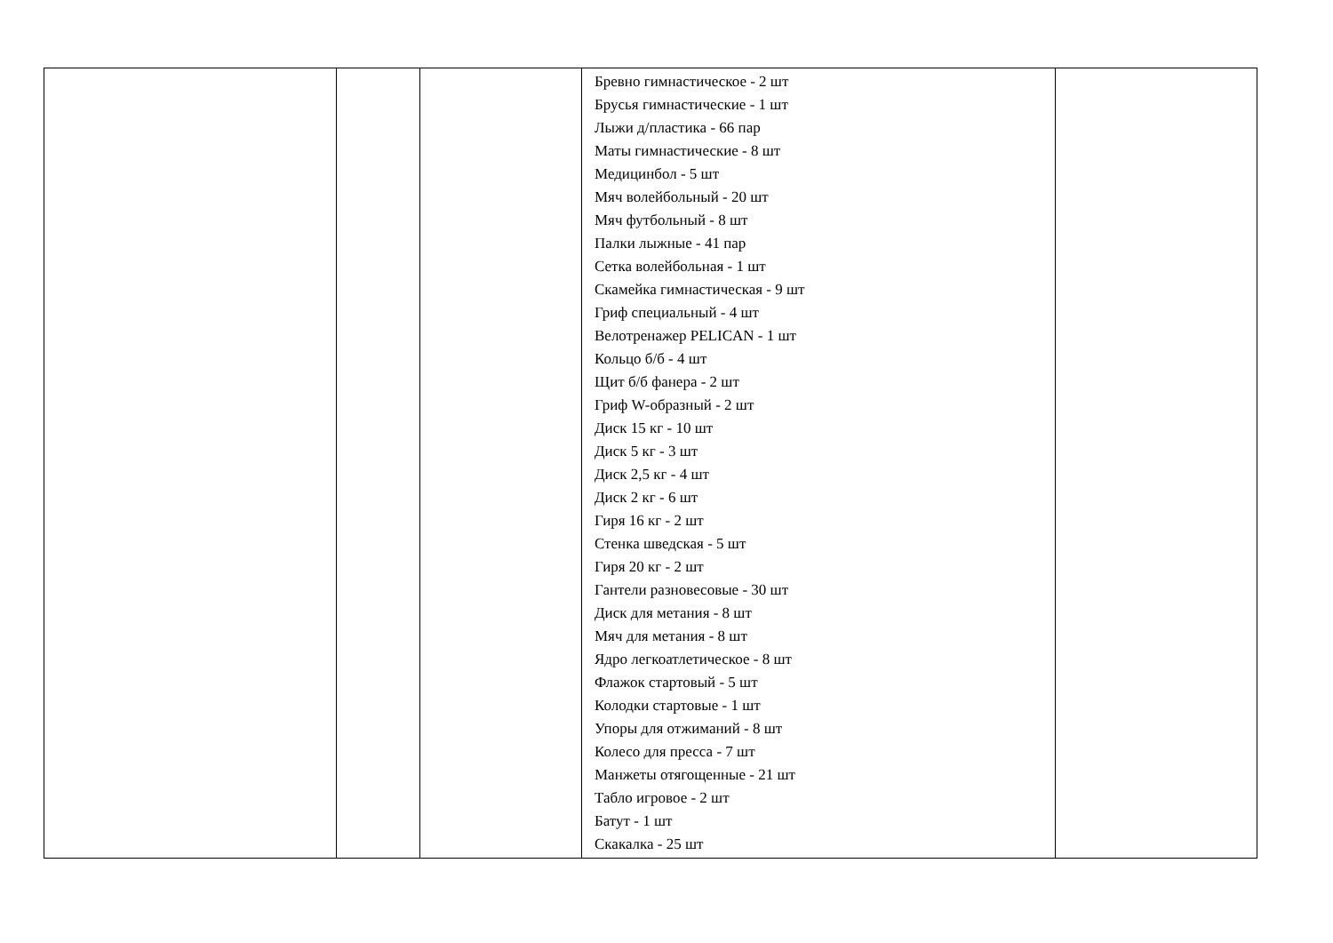| | | | Бревно гимнастическое - 2 шт Брусья гимнастические - 1 шт Лыжи д/пластика - 66 пар Маты гимнастические - 8 шт Медицинбол - 5 шт Мяч волейбольный - 20 шт Мяч футбольный - 8 шт Палки лыжные - 41 пар Сетка волейбольная - 1 шт Скамейка гимнастическая - 9 шт Гриф специальный - 4 шт Велотренажер PELICAN - 1 шт Кольцо б/б - 4 шт Щит б/б фанера - 2 шт Гриф W-образный - 2 шт Диск 15 кг - 10 шт Диск 5 кг - 3 шт Диск 2,5 кг - 4 шт Диск 2 кг - 6 шт Гиря 16 кг - 2 шт Стенка шведская - 5 шт Гиря 20 кг - 2 шт Гантели разновесовые - 30 шт Диск для метания - 8 шт Мяч для метания - 8 шт Ядро легкоатлетическое - 8 шт Флажок стартовый - 5 шт Колодки стартовые - 1 шт Упоры для отжиманий - 8 шт Колесо для пресса - 7 шт Манжеты отягощенные - 21 шт Табло игровое - 2 шт Батут - 1 шт Скакалка - 25 шт | |